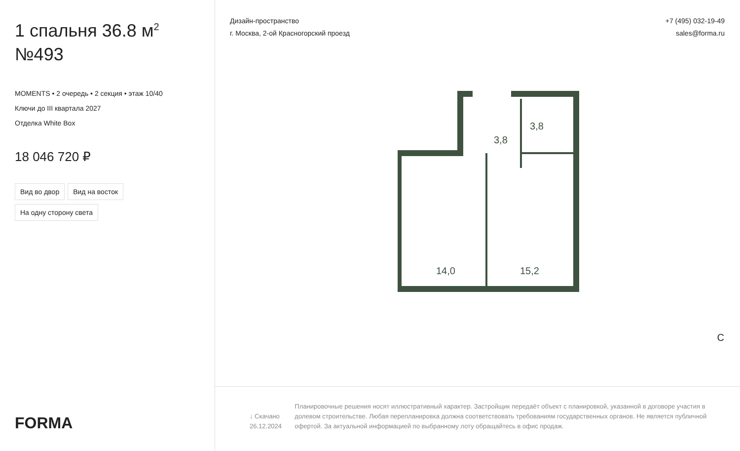1 спальня 36.8 м<sup>2</sup>
№493
MOMENTS • 2 очередь • 2 секция • этаж 10/40
Ключи до III квартала 2027
Отделка White Box
18 046 720 ₽
Вид во двор Вид на восток
На одну сторону света
FORMA
Дизайн-пространство
г. Москва, 2-ой Красногорский проезд
+7 (495) 032-19-49
sales@forma.ru
3,8
3,8
14,0
15,2
С
↓ Скачано
26.12.2024
Планировочные решения носят иллюстративный характер. Застройщик передаёт объект с планировкой, указанной в договоре участия в долевом строительстве. Любая перепланировка должна соответствовать требованиям государственных органов. Не является публичной офертой. За актуальной информацией по выбранному лоту обращайтесь в офис продаж.